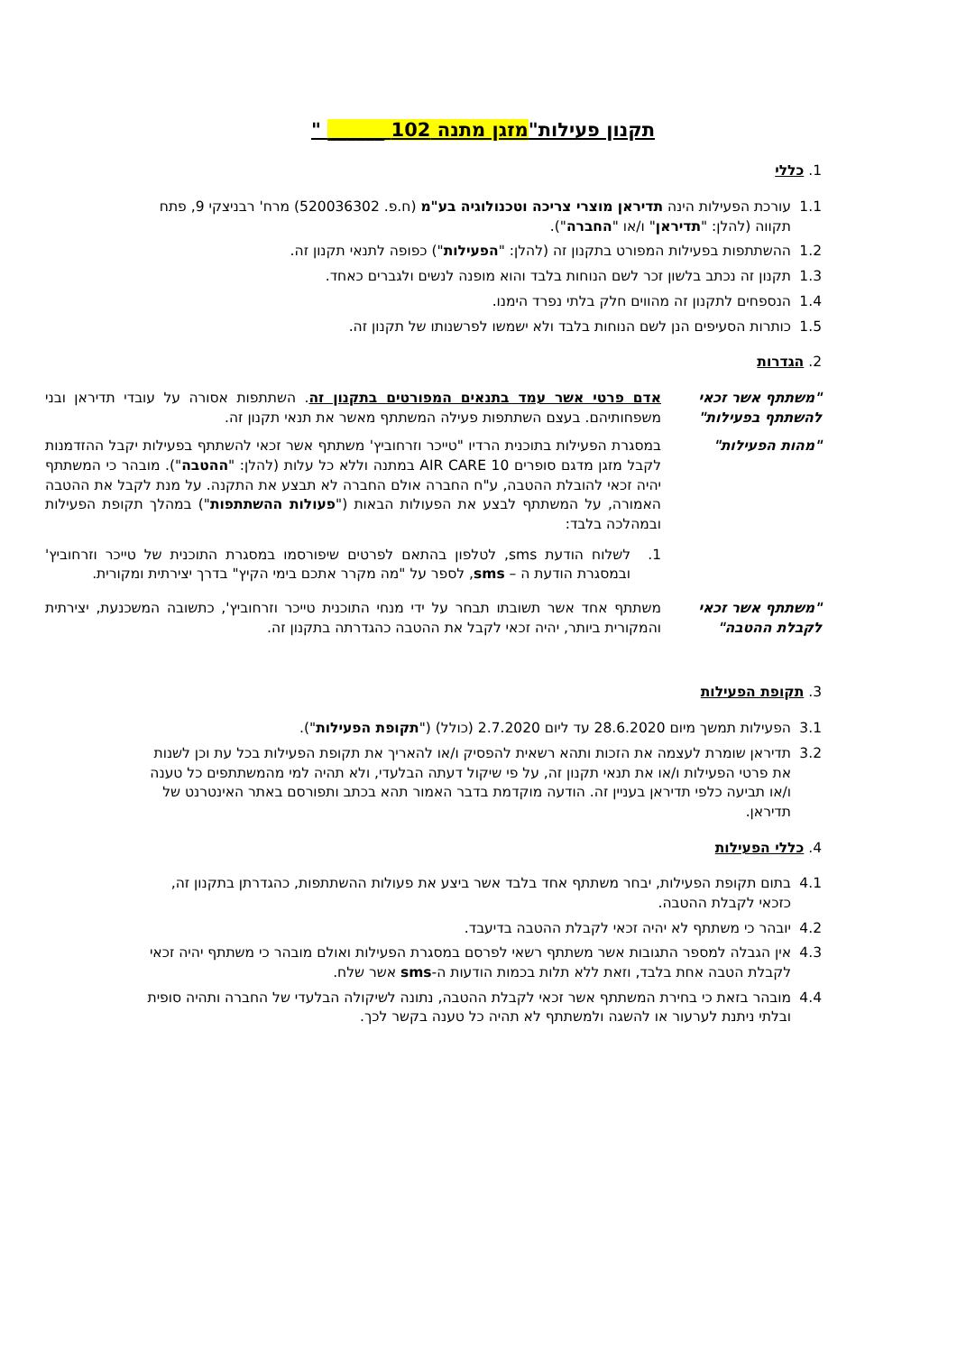תקנון פעילות"מזגן מתנה 102 ______ "
1. כללי
1.1 עורכת הפעילות הינה תדיראן מוצרי צריכה וטכנולוגיה בע"מ (ח.פ. 520036302) מרח' רבניצקי 9, פתח תקווה (להלן: "תדיראן" ו/או "החברה").
1.2 ההשתתפות בפעילות המפורט בתקנון זה (להלן: "הפעילות") כפופה לתנאי תקנון זה.
1.3 תקנון זה נכתב בלשון זכר לשם הנוחות בלבד והוא מופנה לנשים ולגברים כאחד.
1.4 הנספחים לתקנון זה מהווים חלק בלתי נפרד הימנו.
1.5 כותרות הסעיפים הנן לשם הנוחות בלבד ולא ישמשו לפרשנותו של תקנון זה.
2. הגדרות
"משתתף אשר זכאי להשתתף בפעילות"
אדם פרטי אשר עמד בתנאים המפורטים בתקנון זה. השתתפות אסורה על עובדי תדיראן ובני משפחותיהם. בעצם השתתפות פעילה המשתתף מאשר את תנאי תקנון זה.
"מהות הפעילות" במסגרת הפעילות בתוכנית הרדיו "טייכר וזרחוביץ' משתתף אשר זכאי להשתתף בפעילות יקבל ההזדמנות לקבל מזגן מדגם סופרים AIR CARE 10 במתנה וללא כל עלות (להלן: "ההטבה"). מובהר כי המשתתף יהיה זכאי להובלת ההטבה, ע"ח החברה אולם החברה לא תבצע את התקנה. על מנת לקבל את ההטבה האמורה, על המשתתף לבצע את הפעולות הבאות ("פעולות ההשתתפות") במהלך תקופת הפעילות ובמהלכה בלבד:
1. לשלוח הודעת sms, לטלפון בהתאם לפרטים שיפורסמו במסגרת התוכנית של טייכר וזרחוביץ' ובמסגרת הודעת ה – sms, לספר על "מה מקרר אתכם בימי הקיץ" בדרך יצירתית ומקורית.
"משתתף אשר זכאי לקבלת ההטבה"
משתתף אחד אשר תשובתו תבחר על ידי מנחי התוכנית טייכר וזרחוביץ', כתשובה המשכנעת, יצירתית והמקורית ביותר, יהיה זכאי לקבל את ההטבה כהגדרתה בתקנון זה.
3. תקופת הפעילות
3.1 הפעילות תמשך מיום 28.6.2020 עד ליום 2.7.2020 (כולל) ("תקופת הפעילות").
3.2 תדיראן שומרת לעצמה את הזכות ותהא רשאית להפסיק ו/או להאריך את תקופת הפעילות בכל עת וכן לשנות את פרטי הפעילות ו/או את תנאי תקנון זה, על פי שיקול דעתה הבלעדי, ולא תהיה למי מהמשתתפים כל טענה ו/או תביעה כלפי תדיראן בעניין זה. הודעה מוקדמת בדבר האמור תהא בכתב ותפורסם באתר האינטרנט של תדיראן.
4. כללי הפעילות
4.1 בתום תקופת הפעילות, יבחר משתתף אחד בלבד אשר ביצע את פעולות ההשתתפות, כהגדרתן בתקנון זה, כזכאי לקבלת ההטבה.
4.2 יובהר כי משתתף לא יהיה זכאי לקבלת ההטבה בדיעבד.
4.3 אין הגבלה למספר התגובות אשר משתתף רשאי לפרסם במסגרת הפעילות ואולם מובהר כי משתתף יהיה זכאי לקבלת הטבה אחת בלבד, וזאת ללא תלות בכמות הודעות ה-sms אשר שלח.
4.4 מובהר בזאת כי בחירת המשתתף אשר זכאי לקבלת ההטבה, נתונה לשיקולה הבלעדי של החברה ותהיה סופית ובלתי ניתנת לערעור או להשגה ולמשתתף לא תהיה כל טענה בקשר לכך.